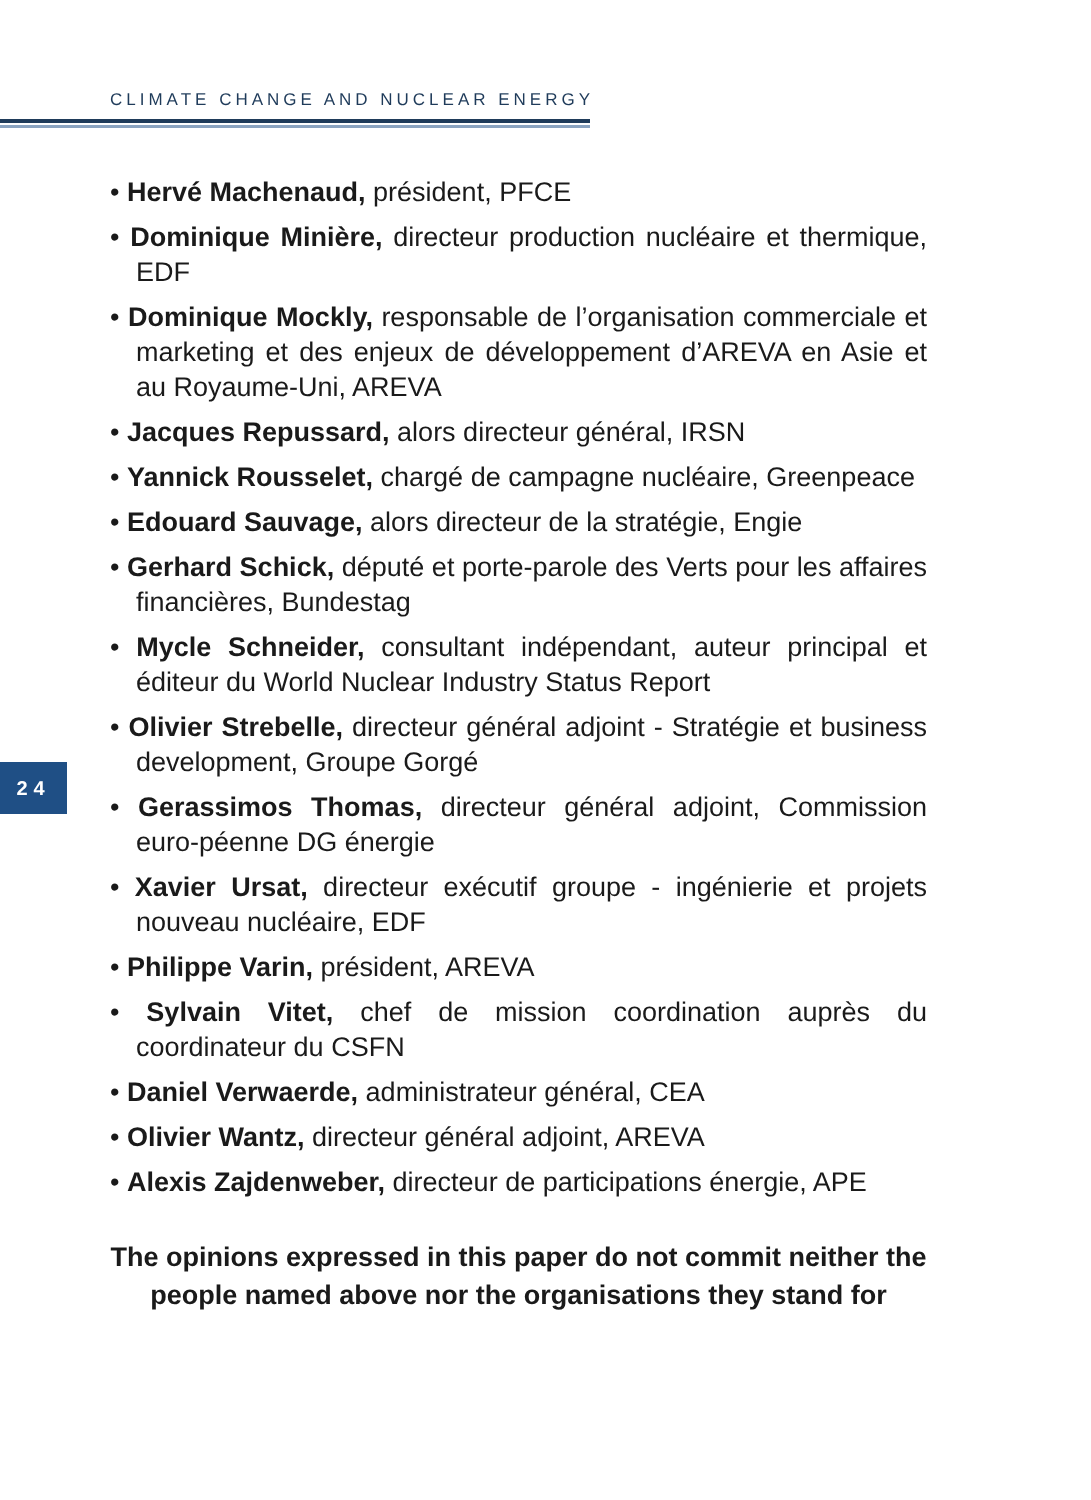CLIMATE CHANGE AND NUCLEAR ENERGY
24
• Hervé Machenaud, président, PFCE
• Dominique Minière, directeur production nucléaire et thermique, EDF
• Dominique Mockly, responsable de l’organisation commerciale et marketing et des enjeux de développement d’AREVA en Asie et au Royaume-Uni, AREVA
• Jacques Repussard, alors directeur général, IRSN
• Yannick Rousselet, chargé de campagne nucléaire, Greenpeace
• Edouard Sauvage, alors directeur de la stratégie, Engie
• Gerhard Schick, député et porte-parole des Verts pour les affaires financières, Bundestag
• Mycle Schneider, consultant indépendant, auteur principal et éditeur du World Nuclear Industry Status Report
• Olivier Strebelle, directeur général adjoint - Stratégie et business development, Groupe Gorgé
• Gerassimos Thomas, directeur général adjoint, Commission euro-péenne DG énergie
• Xavier Ursat, directeur exécutif groupe - ingénierie et projets nouveau nucléaire, EDF
• Philippe Varin, président, AREVA
• Sylvain Vitet, chef de mission coordination auprès du coordinateur du CSFN
• Daniel Verwaerde, administrateur général, CEA
• Olivier Wantz, directeur général adjoint, AREVA
• Alexis Zajdenweber, directeur de participations énergie, APE
The opinions expressed in this paper do not commit neither the
people named above nor the organisations they stand for